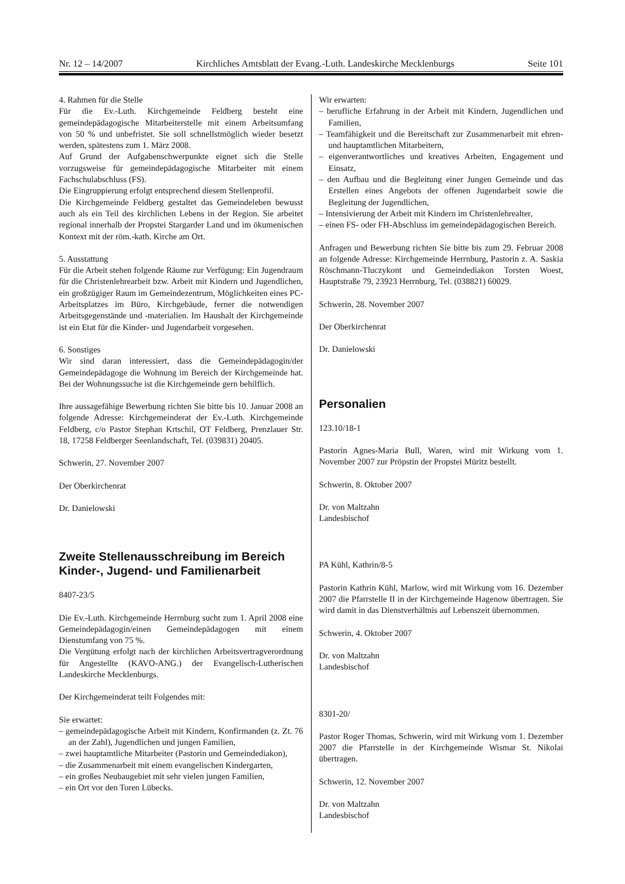Nr. 12 – 14/2007 Kirchliches Amtsblatt der Evang.-Luth. Landeskirche Mecklenburgs Seite 101
4. Rahmen für die Stelle
Für die Ev.-Luth. Kirchgemeinde Feldberg besteht eine gemeindepädagogische Mitarbeiterstelle mit einem Arbeitsumfang von 50 % und unbefristet. Sie soll schnellstmöglich wieder besetzt werden, spätestens zum 1. März 2008.
Auf Grund der Aufgabenschwerpunkte eignet sich die Stelle vorzugsweise für gemeindepädagogische Mitarbeiter mit einem Fachschulabschluss (FS).
Die Eingruppierung erfolgt entsprechend diesem Stellenprofil.
Die Kirchgemeinde Feldberg gestaltet das Gemeindeleben bewusst auch als ein Teil des kirchlichen Lebens in der Region. Sie arbeitet regional innerhalb der Propstei Stargarder Land und im ökumenischen Kontext mit der röm.-kath. Kirche am Ort.
5. Ausstattung
Für die Arbeit stehen folgende Räume zur Verfügung: Ein Jugendraum für die Christenlehrearbeit bzw. Arbeit mit Kindern und Jugendlichen, ein großzügiger Raum im Gemeindezentrum, Möglichkeiten eines PC-Arbeitsplatzes im Büro, Kirchgebäude, ferner die notwendigen Arbeitsgegenstände und -materialien. Im Haushalt der Kirchgemeinde ist ein Etat für die Kinder- und Jugendarbeit vorgesehen.
6. Sonstiges
Wir sind daran interessiert, dass die Gemeindepädagogin/der Gemeindepädagoge die Wohnung im Bereich der Kirchgemeinde hat. Bei der Wohnungssuche ist die Kirchgemeinde gern behilflich.
Ihre aussagefähige Bewerbung richten Sie bitte bis 10. Januar 2008 an folgende Adresse: Kirchgemeinderat der Ev.-Luth. Kirchgemeinde Feldberg, c/o Pastor Stephan Krtschil, OT Feldberg, Prenzlauer Str. 18, 17258 Feldberger Seenlandschaft, Tel. (039831) 20405.
Schwerin, 27. November 2007
Der Oberkirchenrat
Dr. Danielowski
Zweite Stellenausschreibung im Bereich Kinder-, Jugend- und Familienarbeit
8407-23/5
Die Ev.-Luth. Kirchgemeinde Herrnburg sucht zum 1. April 2008 eine Gemeindepädagogin/einen Gemeindepädagogen mit einem Dienstumfang von 75 %.
Die Vergütung erfolgt nach der kirchlichen Arbeitsvertragverordnung für Angestellte (KAVO-ANG.) der Evangelisch-Lutherischen Landeskirche Mecklenburgs.
Der Kirchgemeinderat teilt Folgendes mit:
Sie erwartet:
– gemeindepädagogische Arbeit mit Kindern, Konfirmanden (z. Zt. 76 an der Zahl), Jugendlichen und jungen Familien,
– zwei hauptamtliche Mitarbeiter (Pastorin und Gemeindediakon),
– die Zusammenarbeit mit einem evangelischen Kindergarten,
– ein großes Neubaugebiet mit sehr vielen jungen Familien,
– ein Ort vor den Toren Lübecks.
Wir erwarten:
– berufliche Erfahrung in der Arbeit mit Kindern, Jugendlichen und Familien,
– Teamfähigkeit und die Bereitschaft zur Zusammenarbeit mit ehren- und hauptamtlichen Mitarbeitern,
– eigenverantwortliches und kreatives Arbeiten, Engagement und Einsatz,
– den Aufbau und die Begleitung einer Jungen Gemeinde und das Erstellen eines Angebots der offenen Jugendarbeit sowie die Begleitung der Jugendlichen,
– Intensivierung der Arbeit mit Kindern im Christenlehrealter,
– einen FS- oder FH-Abschluss im gemeindepädagogischen Bereich.
Anfragen und Bewerbung richten Sie bitte bis zum 29. Februar 2008 an folgende Adresse: Kirchgemeinde Herrnburg, Pastorin z. A. Saskia Röschmann-Tluczykont und Gemeindediakon Torsten Woest, Hauptstraße 79, 23923 Herrnburg, Tel. (038821) 60029.
Schwerin, 28. November 2007
Der Oberkirchenrat
Dr. Danielowski
Personalien
123.10/18-1
Pastorin Agnes-Maria Bull, Waren, wird mit Wirkung vom 1. November 2007 zur Pröpstin der Propstei Müritz bestellt.
Schwerin, 8. Oktober 2007
Dr. von Maltzahn
Landesbischof
PA Kühl, Kathrin/8-5
Pastorin Kathrin Kühl, Marlow, wird mit Wirkung vom 16. Dezember 2007 die Pfarrstelle II in der Kirchgemeinde Hagenow übertragen. Sie wird damit in das Dienstverhältnis auf Lebenszeit übernommen.
Schwerin, 4. Oktober 2007
Dr. von Maltzahn
Landesbischof
8301-20/
Pastor Roger Thomas, Schwerin, wird mit Wirkung vom 1. Dezember 2007 die Pfarrstelle in der Kirchgemeinde Wismar St. Nikolai übertragen.
Schwerin, 12. November 2007
Dr. von Maltzahn
Landesbischof